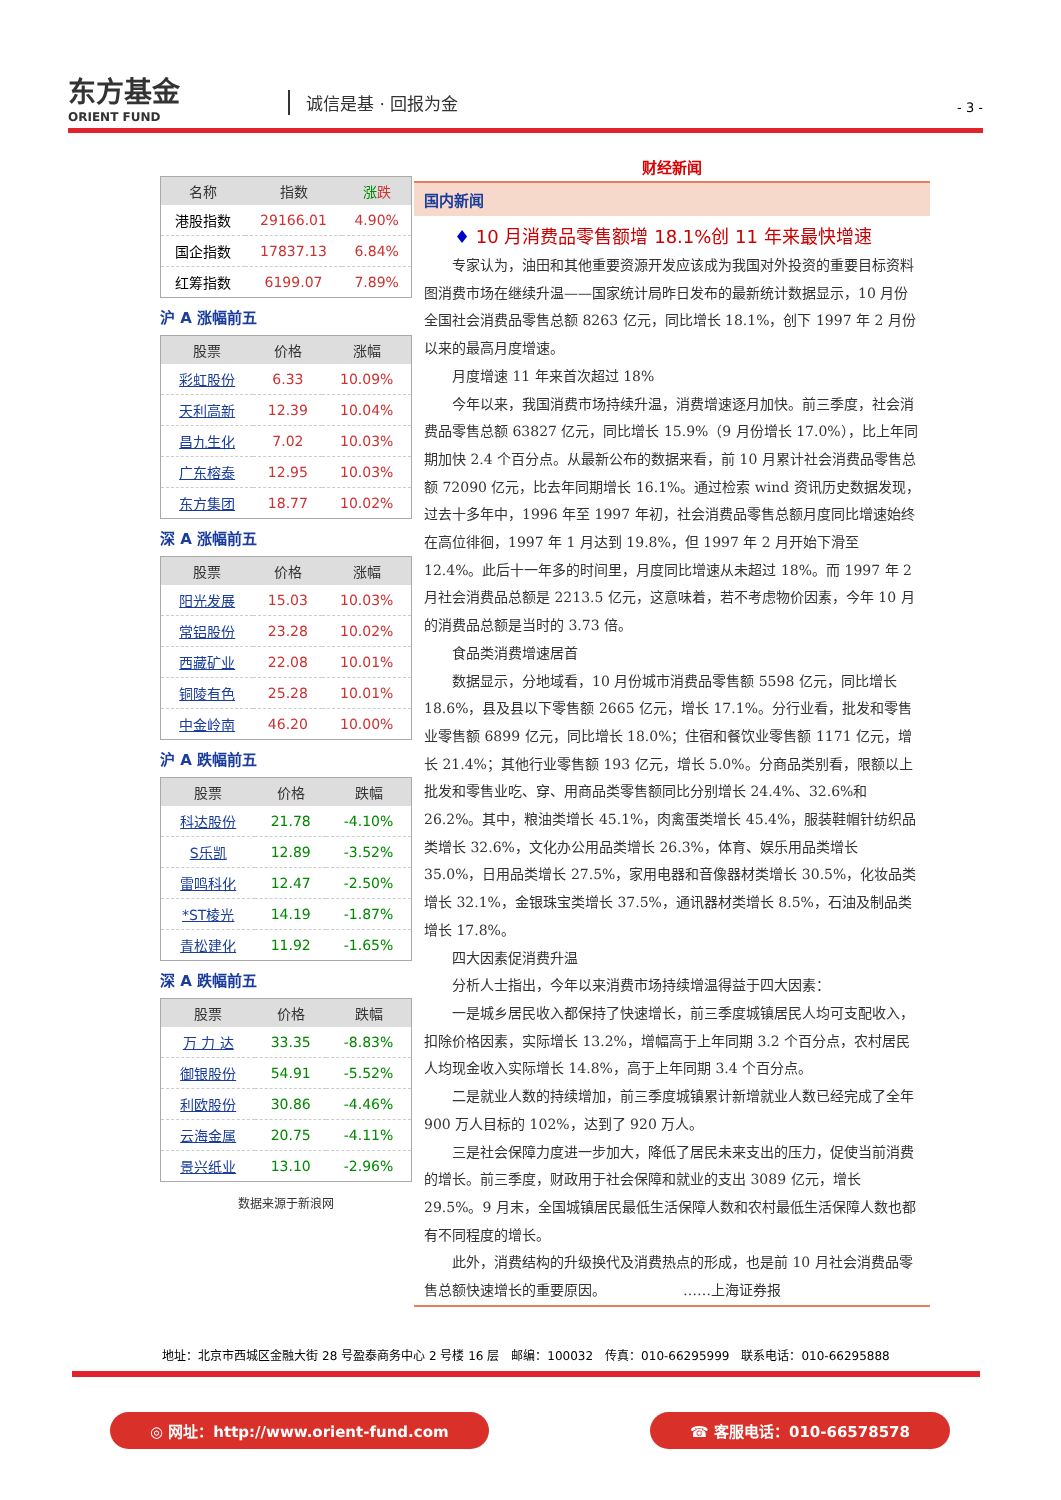东方基金
ORIENT FUND
诚信是基 · 回报为金 - 3 -
| 名称 | 指数 | 涨 跌 |
| --- | --- | --- |
| 港股指数 | 29166.01 | 4.90% |
| 国企指数 | 17837.13 | 6.84% |
| 红筹指数 | 6199.07 | 7.89% |
沪 A 涨幅前五
| 股票 | 价格 | 涨幅 |
| --- | --- | --- |
| 彩虹股份 | 6.33 | 10.09% |
| 天利高新 | 12.39 | 10.04% |
| 昌九生化 | 7.02 | 10.03% |
| 广东榕泰 | 12.95 | 10.03% |
| 东方集团 | 18.77 | 10.02% |
深 A 涨幅前五
| 股票 | 价格 | 涨幅 |
| --- | --- | --- |
| 阳光发展 | 15.03 | 10.03% |
| 常铝股份 | 23.28 | 10.02% |
| 西藏矿业 | 22.08 | 10.01% |
| 铜陵有色 | 25.28 | 10.01% |
| 中金岭南 | 46.20 | 10.00% |
沪 A 跌幅前五
| 股票 | 价格 | 跌幅 |
| --- | --- | --- |
| 科达股份 | 21.78 | -4.10% |
| S乐凯 | 12.89 | -3.52% |
| 雷鸣科化 | 12.47 | -2.50% |
| *ST棱光 | 14.19 | -1.87% |
| 青松建化 | 11.92 | -1.65% |
深 A 跌幅前五
| 股票 | 价格 | 跌幅 |
| --- | --- | --- |
| 万 力 达 | 33.35 | -8.83% |
| 御银股份 | 54.91 | -5.52% |
| 利欧股份 | 30.86 | -4.46% |
| 云海金属 | 20.75 | -4.11% |
| 景兴纸业 | 13.10 | -2.96% |
数据来源于新浪网
财经新闻
国内新闻
♦ 10 月消费品零售额增 18.1%创 11 年来最快增速
专家认为，油田和其他重要资源开发应该成为我国对外投资的重要目标资料图消费市场在继续升温——国家统计局昨日发布的最新统计数据显示，10 月份全国社会消费品零售总额 8263 亿元，同比增长 18.1%，创下 1997 年 2 月份以来的最高月度增速。
月度增速 11 年来首次超过 18%
今年以来，我国消费市场持续升温，消费增速逐月加快。前三季度，社会消费品零售总额 63827 亿元，同比增长 15.9%（9 月份增长 17.0%），比上年同期加快 2.4 个百分点。从最新公布的数据来看，前 10 月累计社会消费品零售总额 72090 亿元，比去年同期增长 16.1%。通过检索 wind 资讯历史数据发现，过去十多年中，1996 年至 1997 年初，社会消费品零售总额月度同比增速始终在高位徘徊，1997 年 1 月达到 19.8%，但 1997 年 2 月开始下滑至 12.4%。此后十一年多的时间里，月度同比增速从未超过 18%。而 1997 年 2 月社会消费品总额是 2213.5 亿元，这意味着，若不考虑物价因素，今年 10 月的消费品总额是当时的 3.73 倍。
食品类消费增速居首
数据显示，分地域看，10 月份城市消费品零售额 5598 亿元，同比增长 18.6%，县及县以下零售额 2665 亿元，增长 17.1%。分行业看，批发和零售业零售额 6899 亿元，同比增长 18.0%；住宿和餐饮业零售额 1171 亿元，增长 21.4%；其他行业零售额 193 亿元，增长 5.0%。分商品类别看，限额以上批发和零售业吃、穿、用商品类零售额同比分别增长 24.4%、32.6%和 26.2%。其中，粮油类增长 45.1%，肉禽蛋类增长 45.4%，服装鞋帽针纺织品类增长 32.6%，文化办公用品类增长 26.3%，体育、娱乐用品类增长 35.0%，日用品类增长 27.5%，家用电器和音像器材类增长 30.5%，化妆品类增长 32.1%，金银珠宝类增长 37.5%，通讯器材类增长 8.5%，石油及制品类增长 17.8%。
四大因素促消费升温
分析人士指出，今年以来消费市场持续增温得益于四大因素：
一是城乡居民收入都保持了快速增长，前三季度城镇居民人均可支配收入，扣除价格因素，实际增长 13.2%，增幅高于上年同期 3.2 个百分点，农村居民人均现金收入实际增长 14.8%，高于上年同期 3.4 个百分点。
二是就业人数的持续增加，前三季度城镇累计新增就业人数已经完成了全年 900 万人目标的 102%，达到了 920 万人。
三是社会保障力度进一步加大，降低了居民未来支出的压力，促使当前消费的增长。前三季度，财政用于社会保障和就业的支出 3089 亿元，增长 29.5%。9 月末，全国城镇居民最低生活保障人数和农村最低生活保障人数也都有不同程度的增长。
此外，消费结构的升级换代及消费热点的形成，也是前 10 月社会消费品零售总额快速增长的重要原因。　　　　　　……上海证券报
地址：北京市西城区金融大街 28 号盈泰商务中心 2 号楼 16 层　邮编：100032　传真：010-66295999　联系电话：010-66295888
◎ 网址：http://www.orient-fund.com
☎ 客服电话：010-66578578